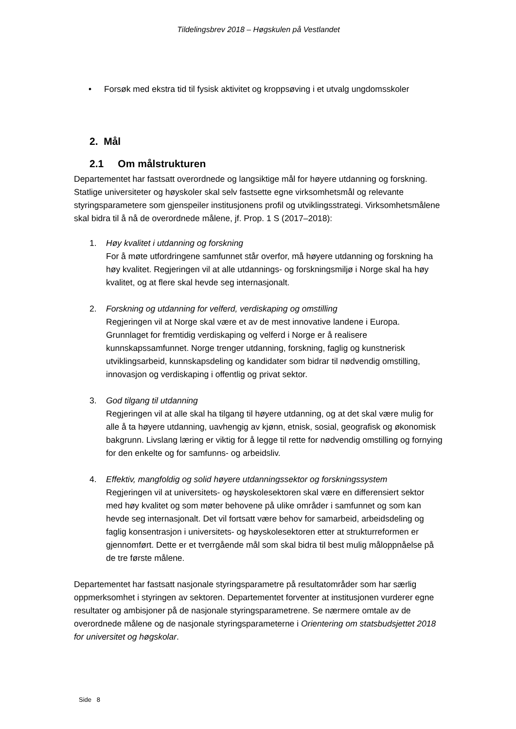Tildelingsbrev 2018 – Høgskulen på Vestlandet
• Forsøk med ekstra tid til fysisk aktivitet og kroppsøving i et utvalg ungdomsskoler
2. Mål
2.1 Om målstrukturen
Departementet har fastsatt overordnede og langsiktige mål for høyere utdanning og forskning. Statlige universiteter og høyskoler skal selv fastsette egne virksomhetsmål og relevante styringsparametere som gjenspeiler institusjonens profil og utviklingsstrategi. Virksomhetsmålene skal bidra til å nå de overordnede målene, jf. Prop. 1 S (2017–2018):
1. Høy kvalitet i utdanning og forskning
For å møte utfordringene samfunnet står overfor, må høyere utdanning og forskning ha høy kvalitet. Regjeringen vil at alle utdannings- og forskningsmiljø i Norge skal ha høy kvalitet, og at flere skal hevde seg internasjonalt.
2. Forskning og utdanning for velferd, verdiskaping og omstilling
Regjeringen vil at Norge skal være et av de mest innovative landene i Europa. Grunnlaget for fremtidig verdiskaping og velferd i Norge er å realisere kunnskapssamfunnet. Norge trenger utdanning, forskning, faglig og kunstnerisk utviklingsarbeid, kunnskapsdeling og kandidater som bidrar til nødvendig omstilling, innovasjon og verdiskaping i offentlig og privat sektor.
3. God tilgang til utdanning
Regjeringen vil at alle skal ha tilgang til høyere utdanning, og at det skal være mulig for alle å ta høyere utdanning, uavhengig av kjønn, etnisk, sosial, geografisk og økonomisk bakgrunn. Livslang læring er viktig for å legge til rette for nødvendig omstilling og fornying for den enkelte og for samfunns- og arbeidsliv.
4. Effektiv, mangfoldig og solid høyere utdanningssektor og forskningssystem
Regjeringen vil at universitets- og høyskolesektoren skal være en differensiert sektor med høy kvalitet og som møter behovene på ulike områder i samfunnet og som kan hevde seg internasjonalt. Det vil fortsatt være behov for samarbeid, arbeidsdeling og faglig konsentrasjon i universitets- og høyskolesektoren etter at strukturreformen er gjennomført. Dette er et tverrgående mål som skal bidra til best mulig måloppnåelse på de tre første målene.
Departementet har fastsatt nasjonale styringsparametre på resultatområder som har særlig oppmerksomhet i styringen av sektoren. Departementet forventer at institusjonen vurderer egne resultater og ambisjoner på de nasjonale styringsparametrene. Se nærmere omtale av de overordnede målene og de nasjonale styringsparameterne i Orientering om statsbudsjettet 2018 for universitet og høgskolar.
Side 8